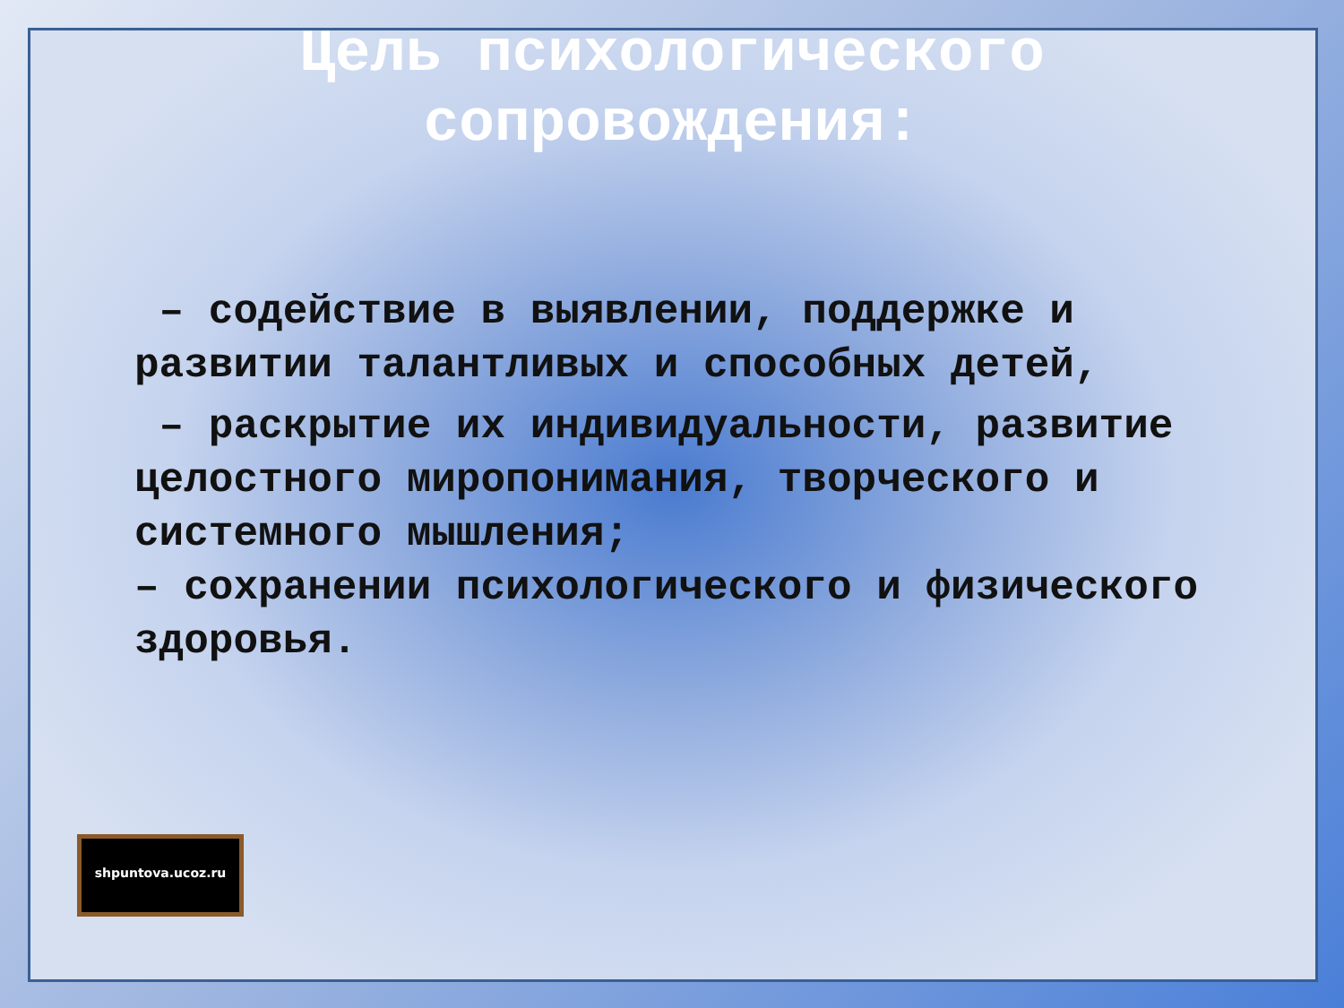Цель психологического
сопровождения:
– содействие в выявлении, поддержке и развитии талантливых и способных детей,
– раскрытие их индивидуальности, развитие целостного миропонимания, творческого и системного мышления;
– сохранении психологического и физического здоровья.
shpuntova.ucoz.ru